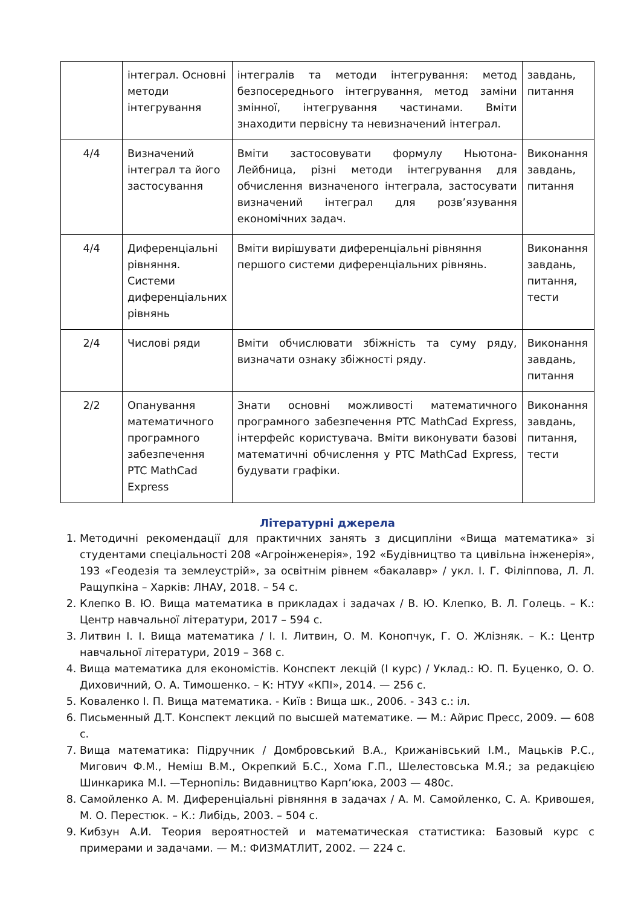| | інтеграл. Основні методи інтегрування | інтегралів та методи інтегрування: метод безпосереднього інтегрування, метод заміни змінної, інтегрування частинами. Вміти знаходити первісну та невизначений інтеграл. | завдань, питання |
| 4/4 | Визначений інтеграл та його застосування | Вміти застосовувати формулу Ньютона-Лейбница, різні методи інтегрування для обчислення визначеного інтеграла, застосувати визначений інтеграл для розв’язування економічних задач. | Виконання завдань, питання |
| 4/4 | Диференціальні рівняння. Системи диференціальних рівнянь | Вміти вирішувати диференціальні рівняння першого системи диференціальних рівнянь. | Виконання завдань, питання, тести |
| 2/4 | Числові ряди | Вміти обчислювати збіжність та суму ряду, визначати ознаку збіжності ряду. | Виконання завдань, питання |
| 2/2 | Опанування математичного програмного забезпечення PTC MathCad Express | Знати основні можливості математичного програмного забезпечення PTC MathCad Express, інтерфейс користувача. Вміти виконувати базові математичні обчислення у PTC MathCad Express, будувати графіки. | Виконання завдань, питання, тести |
Літературні джерела
1. Методичні рекомендації для практичних занять з дисципліни «Вища математика» зі студентами спеціальності 208 «Агроінженерія», 192 «Будівництво та цивільна інженерія», 193 «Геодезія та землеустрій», за освітнім рівнем «бакалавр» / укл. І. Г. Філіппова, Л. Л. Ращупкіна – Харків: ЛНАУ, 2018. – 54 с.
2. Клепко В. Ю. Вища математика в прикладах і задачах / В. Ю. Клепко, В. Л. Голець. – К.: Центр навчальної літератури, 2017 – 594 с.
3. Литвин І. І. Вища математика / І. І. Литвин, О. М. Конопчук, Г. О. Жлізняк. – К.: Центр навчальної літератури, 2019 – 368 с.
4. Вища математика для економістів. Конспект лекцій (І курс) / Уклад.: Ю. П. Буценко, О. О. Диховичний, О. А. Тимошенко. – К: НТУУ «КПІ», 2014. — 256 с.
5. Коваленко І. П. Вища математика. - Київ : Вища шк., 2006. - 343 с.: іл.
6. Письменный Д.Т. Конспект лекций по высшей математике. — М.: Айрис Пресс, 2009. — 608 с.
7. Вища математика: Підручник / Домбровський В.А., Крижанівський І.М., Мацьків Р.С., Мигович Ф.М., Неміш В.М., Окрепкий Б.С., Хома Г.П., Шелестовська М.Я.; за редакцією Шинкарика М.І. —Тернопіль: Видавництво Карп’юка, 2003 — 480с.
8. Самойленко А. М. Диференціальні рівняння в задачах / А. М. Самойленко, С. А. Кривошея, М. О. Перестюк. – К.: Либідь, 2003. – 504 с.
9. Кибзун А.И. Теория вероятностей и математическая статистика: Базовый курс с примерами и задачами. — М.: ФИЗМАТЛИТ, 2002. — 224 с.